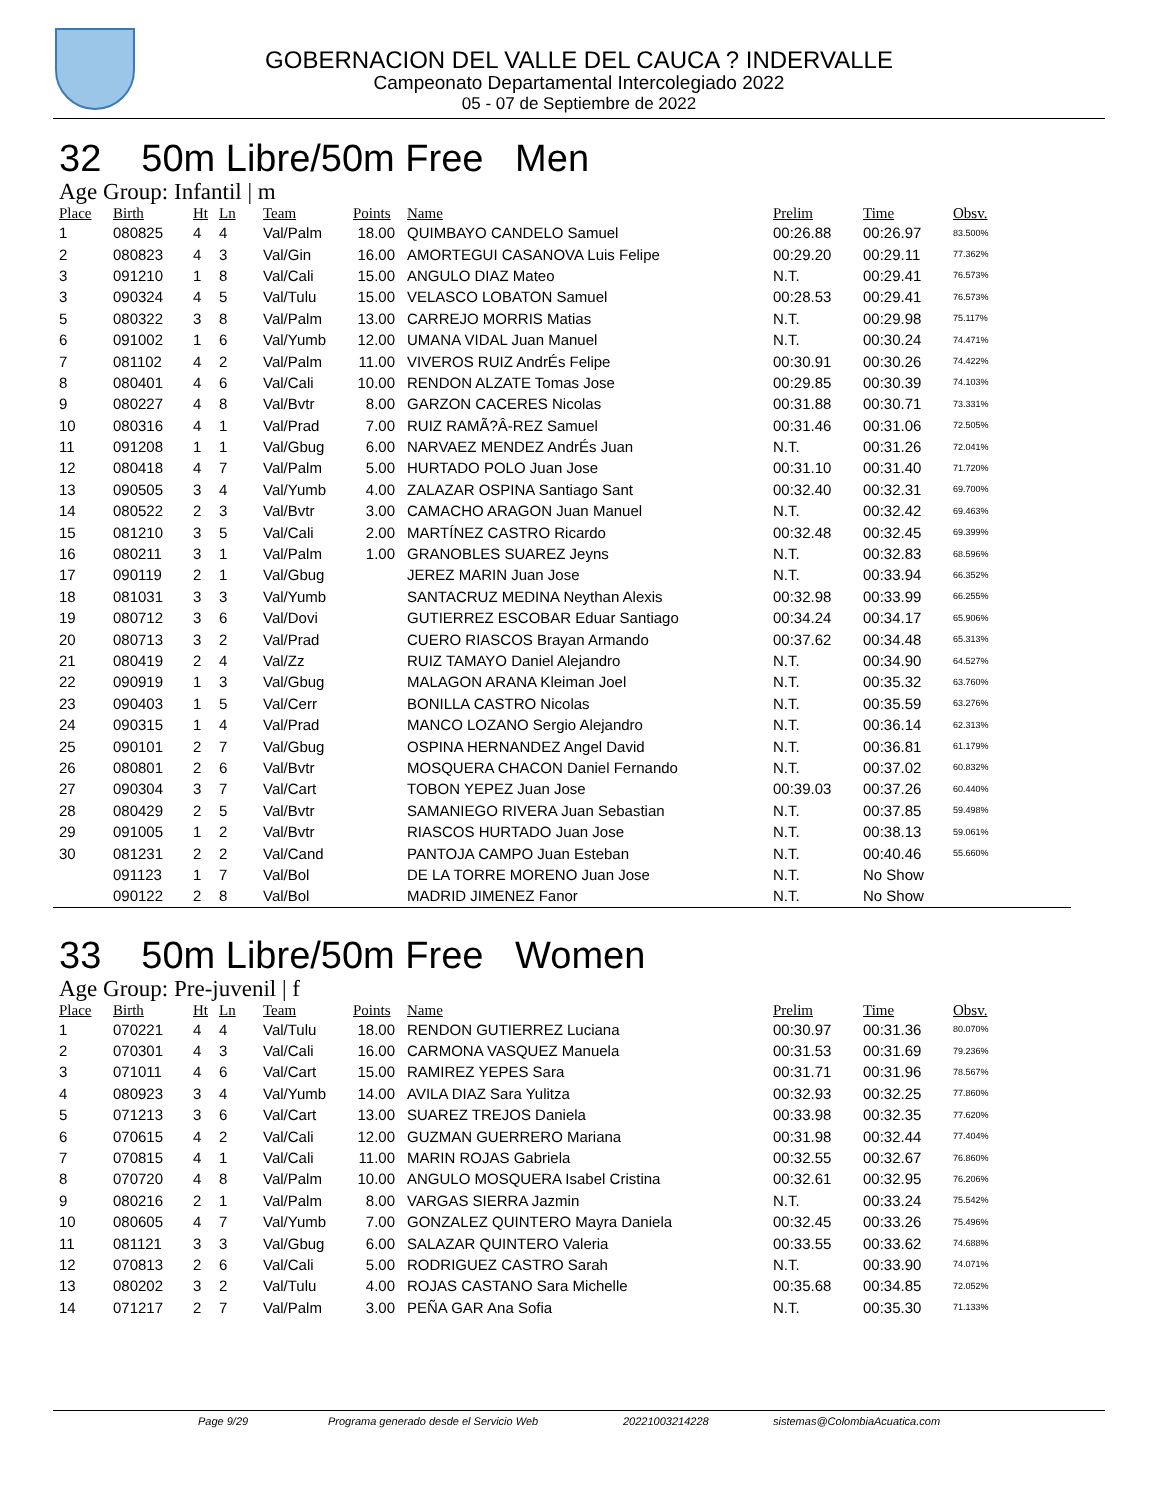GOBERNACION DEL VALLE DEL CAUCA ? INDERVALLE
Campeonato Departamental Intercolegiado 2022
05 - 07 de Septiembre de 2022
32 50m Libre/50m Free Men
Age Group: Infantil | m
| Place | Birth | Ht | Ln | Team | Points | Name | Prelim | Time | Obsv. |
| --- | --- | --- | --- | --- | --- | --- | --- | --- | --- |
| 1 | 080825 | 4 | 4 | Val/Palm | 18.00 | QUIMBAYO CANDELO Samuel | 00:26.88 | 00:26.97 | 83.500% |
| 2 | 080823 | 4 | 3 | Val/Gin | 16.00 | AMORTEGUI CASANOVA Luis Felipe | 00:29.20 | 00:29.11 | 77.362% |
| 3 | 091210 | 1 | 8 | Val/Cali | 15.00 | ANGULO DIAZ Mateo | N.T. | 00:29.41 | 76.573% |
| 3 | 090324 | 4 | 5 | Val/Tulu | 15.00 | VELASCO LOBATON Samuel | 00:28.53 | 00:29.41 | 76.573% |
| 5 | 080322 | 3 | 8 | Val/Palm | 13.00 | CARREJO MORRIS Matias | N.T. | 00:29.98 | 75.117% |
| 6 | 091002 | 1 | 6 | Val/Yumb | 12.00 | UMANA VIDAL Juan Manuel | N.T. | 00:30.24 | 74.471% |
| 7 | 081102 | 4 | 2 | Val/Palm | 11.00 | VIVEROS RUIZ AndrÉs Felipe | 00:30.91 | 00:30.26 | 74.422% |
| 8 | 080401 | 4 | 6 | Val/Cali | 10.00 | RENDON ALZATE Tomas Jose | 00:29.85 | 00:30.39 | 74.103% |
| 9 | 080227 | 4 | 8 | Val/Bvtr | 8.00 | GARZON CACERES Nicolas | 00:31.88 | 00:30.71 | 73.331% |
| 10 | 080316 | 4 | 1 | Val/Prad | 7.00 | RUIZ RAMÃ?Â-REZ Samuel | 00:31.46 | 00:31.06 | 72.505% |
| 11 | 091208 | 1 | 1 | Val/Gbug | 6.00 | NARVAEZ MENDEZ AndrÉs Juan | N.T. | 00:31.26 | 72.041% |
| 12 | 080418 | 4 | 7 | Val/Palm | 5.00 | HURTADO POLO Juan Jose | 00:31.10 | 00:31.40 | 71.720% |
| 13 | 090505 | 3 | 4 | Val/Yumb | 4.00 | ZALAZAR OSPINA Santiago Sant | 00:32.40 | 00:32.31 | 69.700% |
| 14 | 080522 | 2 | 3 | Val/Bvtr | 3.00 | CAMACHO ARAGON Juan Manuel | N.T. | 00:32.42 | 69.463% |
| 15 | 081210 | 3 | 5 | Val/Cali | 2.00 | MARTÍNEZ CASTRO Ricardo | 00:32.48 | 00:32.45 | 69.399% |
| 16 | 080211 | 3 | 1 | Val/Palm | 1.00 | GRANOBLES SUAREZ Jeyns | N.T. | 00:32.83 | 68.596% |
| 17 | 090119 | 2 | 1 | Val/Gbug | | JEREZ MARIN Juan Jose | N.T. | 00:33.94 | 66.352% |
| 18 | 081031 | 3 | 3 | Val/Yumb | | SANTACRUZ MEDINA Neythan Alexis | 00:32.98 | 00:33.99 | 66.255% |
| 19 | 080712 | 3 | 6 | Val/Dovi | | GUTIERREZ ESCOBAR Eduar Santiago | 00:34.24 | 00:34.17 | 65.906% |
| 20 | 080713 | 3 | 2 | Val/Prad | | CUERO RIASCOS Brayan Armando | 00:37.62 | 00:34.48 | 65.313% |
| 21 | 080419 | 2 | 4 | Val/Zz | | RUIZ TAMAYO Daniel Alejandro | N.T. | 00:34.90 | 64.527% |
| 22 | 090919 | 1 | 3 | Val/Gbug | | MALAGON ARANA Kleiman Joel | N.T. | 00:35.32 | 63.760% |
| 23 | 090403 | 1 | 5 | Val/Cerr | | BONILLA CASTRO Nicolas | N.T. | 00:35.59 | 63.276% |
| 24 | 090315 | 1 | 4 | Val/Prad | | MANCO LOZANO Sergio Alejandro | N.T. | 00:36.14 | 62.313% |
| 25 | 090101 | 2 | 7 | Val/Gbug | | OSPINA HERNANDEZ Angel David | N.T. | 00:36.81 | 61.179% |
| 26 | 080801 | 2 | 6 | Val/Bvtr | | MOSQUERA CHACON Daniel Fernando | N.T. | 00:37.02 | 60.832% |
| 27 | 090304 | 3 | 7 | Val/Cart | | TOBON YEPEZ Juan Jose | 00:39.03 | 00:37.26 | 60.440% |
| 28 | 080429 | 2 | 5 | Val/Bvtr | | SAMANIEGO RIVERA Juan Sebastian | N.T. | 00:37.85 | 59.498% |
| 29 | 091005 | 1 | 2 | Val/Bvtr | | RIASCOS HURTADO Juan Jose | N.T. | 00:38.13 | 59.061% |
| 30 | 081231 | 2 | 2 | Val/Cand | | PANTOJA CAMPO Juan Esteban | N.T. | 00:40.46 | 55.660% |
| | 091123 | 1 | 7 | Val/Bol | | DE LA TORRE MORENO Juan Jose | N.T. | No Show | |
| | 090122 | 2 | 8 | Val/Bol | | MADRID JIMENEZ Fanor | N.T. | No Show | |
33 50m Libre/50m Free Women
Age Group: Pre-juvenil | f
| Place | Birth | Ht | Ln | Team | Points | Name | Prelim | Time | Obsv. |
| --- | --- | --- | --- | --- | --- | --- | --- | --- | --- |
| 1 | 070221 | 4 | 4 | Val/Tulu | 18.00 | RENDON GUTIERREZ Luciana | 00:30.97 | 00:31.36 | 80.070% |
| 2 | 070301 | 4 | 3 | Val/Cali | 16.00 | CARMONA VASQUEZ Manuela | 00:31.53 | 00:31.69 | 79.236% |
| 3 | 071011 | 4 | 6 | Val/Cart | 15.00 | RAMIREZ YEPES Sara | 00:31.71 | 00:31.96 | 78.567% |
| 4 | 080923 | 3 | 4 | Val/Yumb | 14.00 | AVILA DIAZ Sara Yulitza | 00:32.93 | 00:32.25 | 77.860% |
| 5 | 071213 | 3 | 6 | Val/Cart | 13.00 | SUAREZ TREJOS Daniela | 00:33.98 | 00:32.35 | 77.620% |
| 6 | 070615 | 4 | 2 | Val/Cali | 12.00 | GUZMAN GUERRERO Mariana | 00:31.98 | 00:32.44 | 77.404% |
| 7 | 070815 | 4 | 1 | Val/Cali | 11.00 | MARIN ROJAS Gabriela | 00:32.55 | 00:32.67 | 76.860% |
| 8 | 070720 | 4 | 8 | Val/Palm | 10.00 | ANGULO MOSQUERA Isabel Cristina | 00:32.61 | 00:32.95 | 76.206% |
| 9 | 080216 | 2 | 1 | Val/Palm | 8.00 | VARGAS SIERRA Jazmin | N.T. | 00:33.24 | 75.542% |
| 10 | 080605 | 4 | 7 | Val/Yumb | 7.00 | GONZALEZ QUINTERO Mayra Daniela | 00:32.45 | 00:33.26 | 75.496% |
| 11 | 081121 | 3 | 3 | Val/Gbug | 6.00 | SALAZAR QUINTERO Valeria | 00:33.55 | 00:33.62 | 74.688% |
| 12 | 070813 | 2 | 6 | Val/Cali | 5.00 | RODRIGUEZ CASTRO Sarah | N.T. | 00:33.90 | 74.071% |
| 13 | 080202 | 3 | 2 | Val/Tulu | 4.00 | ROJAS CASTANO Sara Michelle | 00:35.68 | 00:34.85 | 72.052% |
| 14 | 071217 | 2 | 7 | Val/Palm | 3.00 | PEÑA GAR Ana Sofia | N.T. | 00:35.30 | 71.133% |
Page 9/29 Programa generado desde el Servicio Web 20221003214228 sistemas@ColombiaAcuatica.com